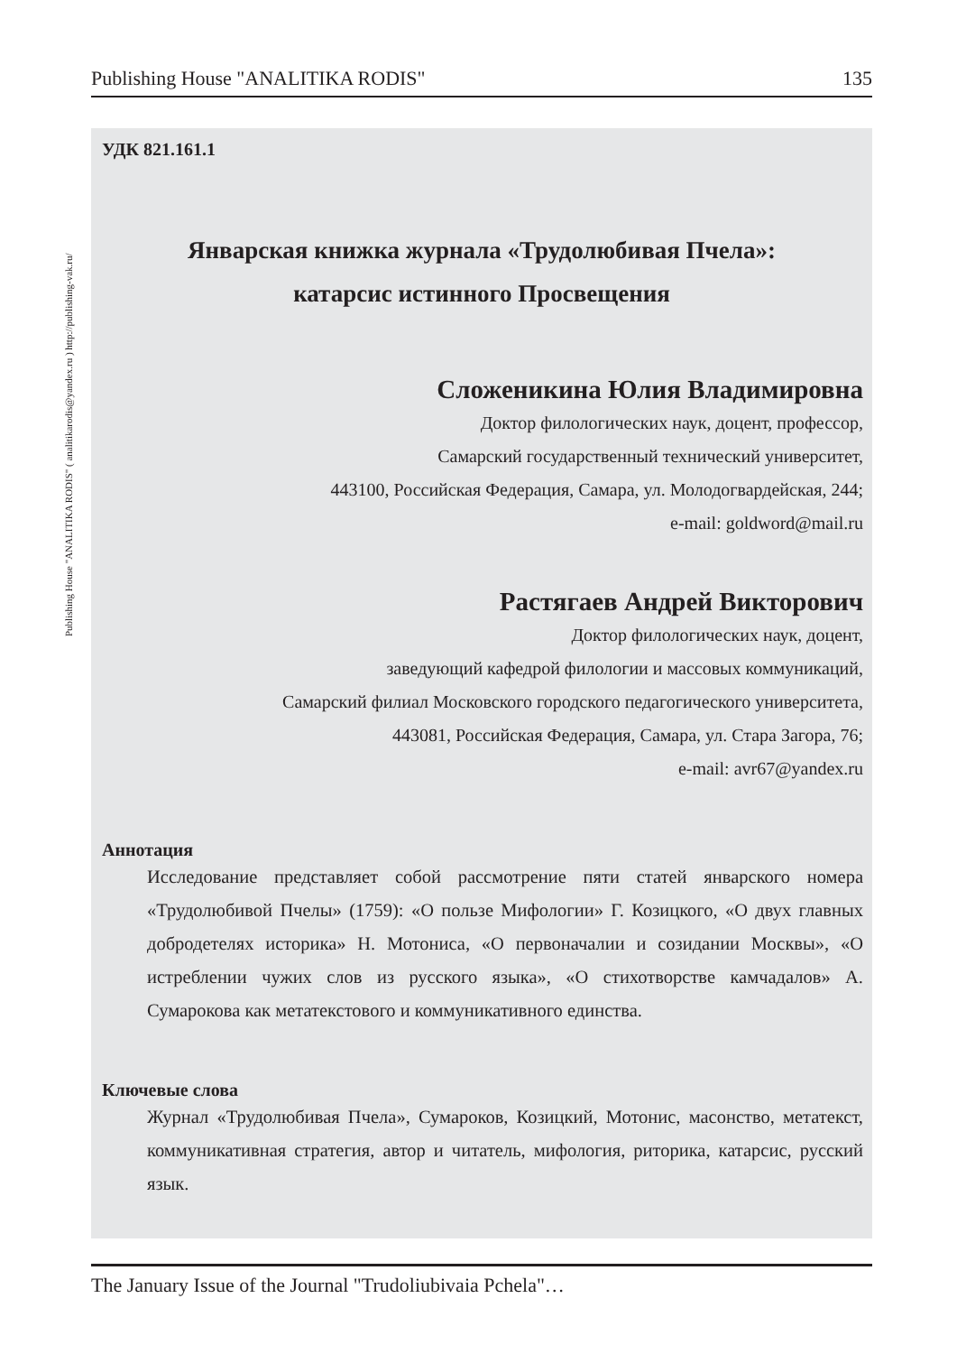Publishing House "ANALITIKA RODIS" 135
Publishing House "ANALITIKA RODIS" ( analitikarodis@yandex.ru ) http://publishing-vak.ru/
УДК 821.161.1
Январская книжка журнала «Трудолюбивая Пчела»:
катарсис истинного Просвещения
Сложеникина Юлия Владимировна
Доктор филологических наук, доцент, профессор,
Самарский государственный технический университет,
443100, Российская Федерация, Самара, ул. Молодогвардейская, 244;
e-mail: goldword@mail.ru
Растягаев Андрей Викторович
Доктор филологических наук, доцент,
заведующий кафедрой филологии и массовых коммуникаций,
Самарский филиал Московского городского педагогического университета,
443081, Российская Федерация, Самара, ул. Стара Загора, 76;
e-mail: avr67@yandex.ru
Аннотация
Исследование представляет собой рассмотрение пяти статей январского номера «Трудолюбивой Пчелы» (1759): «О пользе Мифологии» Г. Козиц­кого, «О двух главных добродетелях историка» Н. Мотониса, «О перво­началии и созидании Москвы», «О истреблении чужих слов из русского языка», «О стихотворстве камчадалов» А. Сумарокова как метатекстового и коммуникативного единства.
Ключевые слова
Журнал «Трудолюбивая Пчела», Сумароков, Козицкий, Мотонис, масон­ство, метатекст, коммуникативная стратегия, автор и читатель, мифология, риторика, катарсис, русский язык.
The January Issue of the Journal "Trudoliubivaia Pchela"…